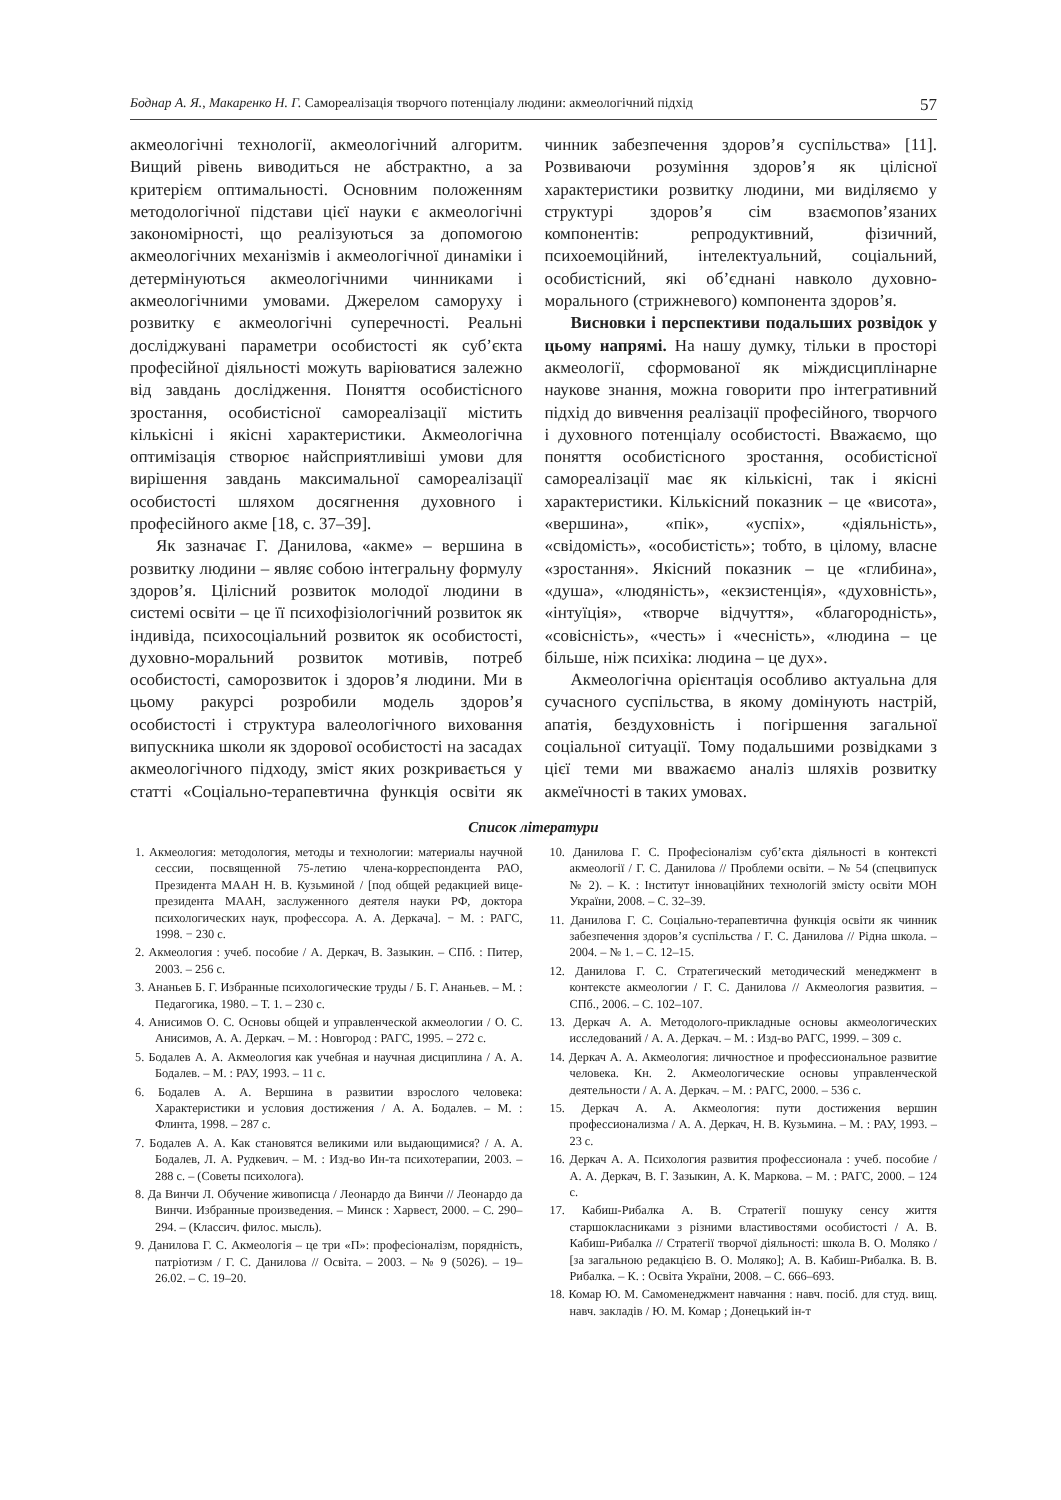Боднар А. Я., Макаренко Н. Г. Самореалізація творчого потенціалу людини: акмеологічний підхід 57
акмеологічні технології, акмеологічний алгоритм. Вищий рівень виводиться не абстрактно, а за критерієм оптимальності. Основним положенням методологічної підстави цієї науки є акмеологічні закономірності, що реалізуються за допомогою акмеологічних механізмів і акмеологічної динаміки і детермінуються акмеологічними чинниками і акмеологічними умовами. Джерелом саморуху і розвитку є акмеологічні суперечності. Реальні досліджувані параметри особистості як суб’єкта професійної діяльності можуть варіюватися залежно від завдань дослідження. Поняття особистісного зростання, особистісної самореалізації містить кількісні і якісні характеристики. Акмеологічна оптимізація створює найсприятливіші умови для вирішення завдань максимальної самореалізації особистості шляхом досягнення духовного і професійного акме [18, с. 37–39].
Як зазначає Г. Данилова, «акме» – вершина в розвитку людини – являє собою інтегральну формулу здоров’я. Цілісний розвиток молодої людини в системі освіти – це її психофізіологічний розвиток як індивіда, психосоціальний розвиток як особистості, духовно-моральний розвиток мотивів, потреб особистості, саморозвиток і здоров’я людини. Ми в цьому ракурсі розробили модель здоров’я особистості і структура валеологічного виховання випускника школи як здорової особистості на засадах акмеологічного підходу, зміст яких розкривається у статті «Соціально-терапевтична функція освіти як чинник забезпечення здоров’я суспільства» [11]. Розвиваючи розуміння здоров’я як цілісної характеристики розвитку людини, ми виділяємо у структурі здоров’я сім взаємопов’язаних компонентів: репродуктивний, фізичний, психоемоційний, інтелектуальний, соціальний, особистісний, які об’єднані навколо духовно-морального (стрижневого) компонента здоров’я.
Висновки і перспективи подальших розвідок у цьому напрямі. На нашу думку, тільки в просторі акмеології, сформованої як міждисциплінарне наукове знання, можна говорити про інтегративний підхід до вивчення реалізації професійного, творчого і духовного потенціалу особистості. Вважаємо, що поняття особистісного зростання, особистісної самореалізації має як кількісні, так і якісні характеристики. Кількісний показник – це «висота», «вершина», «пік», «успіх», «діяльність», «свідомість», «особистість»; тобто, в цілому, власне «зростання». Якісний показник – це «глибина», «душа», «людяність», «екзистенція», «духовність», «інтуїція», «творче відчуття», «благородність», «совісність», «честь» і «чесність», «людина – це більше, ніж психіка: людина – це дух».
Акмеологічна орієнтація особливо актуальна для сучасного суспільства, в якому домінують настрій, апатія, бездуховність і погіршення загальної соціальної ситуації. Тому подальшими розвідками з цієї теми ми вважаємо аналіз шляхів розвитку акмеїчності в таких умовах.
Список літератури
1. Акмеология: методология, методы и технологии: материалы научной сессии, посвященной 75-летию члена-корреспондента РАО, Президента МААН Н. В. Кузьминой / [под общей редакцией вице-президента МААН, заслуженного деятеля науки РФ, доктора психологических наук, профессора. А. А. Деркача]. − М. : РАГС, 1998. − 230 с.
2. Акмеология : учеб. пособие / А. Деркач, В. Зазыкин. – СПб. : Питер, 2003. – 256 с.
3. Ананьев Б. Г. Избранные психологические труды / Б. Г. Ананьев. – М. : Педагогика, 1980. – Т. 1. – 230 с.
4. Анисимов О. С. Основы общей и управленческой акмеологии / О. С. Анисимов, А. А. Деркач. – М. : Новгород : РАГС, 1995. – 272 с.
5. Бодалев А. А. Акмеология как учебная и научная дисциплина / А. А. Бодалев. – М. : РАУ, 1993. – 11 с.
6. Бодалев А. А. Вершина в развитии взрослого человека: Характеристики и условия достижения / А. А. Бодалев. – М. : Флинта, 1998. – 287 с.
7. Бодалев А. А. Как становятся великими или выдающимися? / А. А. Бодалев, Л. А. Рудкевич. – М. : Изд-во Ин-та психотерапии, 2003. – 288 с. – (Советы психолога).
8. Да Винчи Л. Обучение живописца / Леонардо да Винчи // Леонардо да Винчи. Избранные произведения. – Минск : Харвест, 2000. – С. 290–294. – (Классич. филос. мысль).
9. Данилова Г. С. Акмеологія – це три «П»: професіоналізм, порядність, патріотизм / Г. С. Данилова // Освіта. – 2003. – № 9 (5026). – 19–26.02. – С. 19–20.
10. Данилова Г. С. Професіоналізм суб’єкта діяльності в контексті акмеології / Г. С. Данилова // Проблеми освіти. – № 54 (спецвипуск № 2). – К. : Інститут інноваційних технологій змісту освіти МОН України, 2008. – С. 32–39.
11. Данилова Г. С. Соціально-терапевтична функція освіти як чинник забезпечення здоров’я суспільства / Г. С. Данилова // Рідна школа. – 2004. – № 1. – С. 12–15.
12. Данилова Г. С. Стратегический методический менеджмент в контексте акмеологии / Г. С. Данилова // Акмеология развития. – СПб., 2006. – С. 102–107.
13. Деркач А. А. Методолого-прикладные основы акмеологических исследований / А. А. Деркач. – М. : Изд-во РАГС, 1999. – 309 с.
14. Деркач А. А. Акмеология: личностное и профессиональное развитие человека. Кн. 2. Акмеологические основы управленческой деятельности / А. А. Деркач. – М. : РАГС, 2000. – 536 с.
15. Деркач А. А. Акмеология: пути достижения вершин профессионализма / А. А. Деркач, Н. В. Кузьмина. – М. : РАУ, 1993. – 23 с.
16. Деркач А. А. Психология развития профессионала : учеб. пособие / А. А. Деркач, В. Г. Зазыкин, А. К. Маркова. – М. : РАГС, 2000. – 124 с.
17. Кабиш-Рибалка А. В. Стратегії пошуку сенсу життя старшокласниками з різними властивостями особистості / А. В. Кабиш-Рибалка // Стратегії творчої діяльності: школа В. О. Моляко / [за загальною редакцією В. О. Моляко]; А. В. Кабиш-Рибалка. В. В. Рибалка. – К. : Освіта України, 2008. – С. 666–693.
18. Комар Ю. М. Самоменеджмент навчання : навч. посіб. для студ. вищ. навч. закладів / Ю. М. Комар ; Донецький ін-т